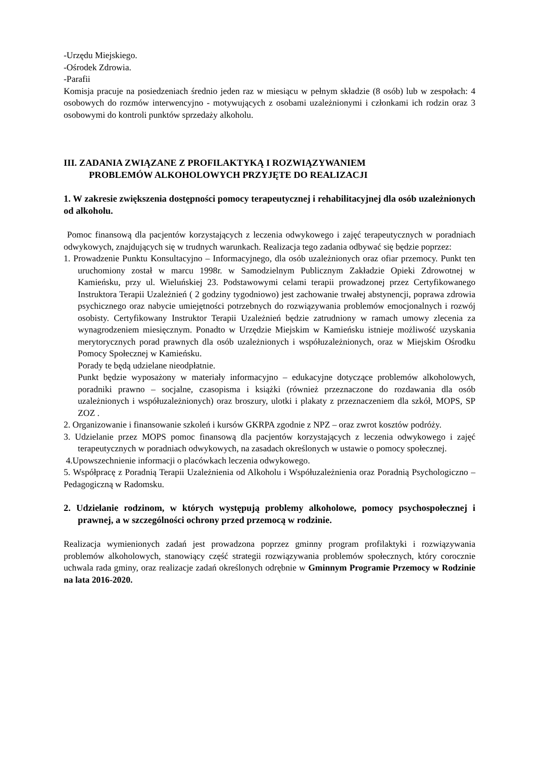-Urzędu Miejskiego.
-Ośrodek Zdrowia.
-Parafii
Komisja pracuje na posiedzeniach średnio jeden raz w miesiącu w pełnym składzie (8 osób) lub w zespołach: 4 osobowych do rozmów interwencyjno - motywujących z osobami uzależnionymi i członkami ich rodzin oraz 3 osobowymi do kontroli punktów sprzedaży alkoholu.
III. ZADANIA ZWIĄZANE Z PROFILAKTYKĄ I ROZWIĄZYWANIEM
PROBLEMÓW ALKOHOLOWYCH PRZYJĘTE DO REALIZACJI
1. W zakresie zwiększenia dostępności pomocy terapeutycznej i rehabilitacyjnej dla osób uzależnionych od alkoholu.
Pomoc finansową dla pacjentów korzystających z leczenia odwykowego i zajęć terapeutycznych w poradniach odwykowych, znajdujących się w trudnych warunkach. Realizacja tego zadania odbywać się będzie poprzez:
1. Prowadzenie Punktu Konsultacyjno – Informacyjnego, dla osób uzależnionych oraz ofiar przemocy. Punkt ten uruchomiony został w marcu 1998r. w Samodzielnym Publicznym Zakładzie Opieki Zdrowotnej w Kamieńsku, przy ul. Wieluńskiej 23. Podstawowymi celami terapii prowadzonej przez Certyfikowanego Instruktora Terapii Uzależnień ( 2 godziny tygodniowo) jest zachowanie trwałej abstynencji, poprawa zdrowia psychicznego oraz nabycie umiejętności potrzebnych do rozwiązywania problemów emocjonalnych i rozwój osobisty. Certyfikowany Instruktor Terapii Uzależnień będzie zatrudniony w ramach umowy zlecenia za wynagrodzeniem miesięcznym. Ponadto w Urzędzie Miejskim w Kamieńsku istnieje możliwość uzyskania merytorycznych porad prawnych dla osób uzależnionych i współuzależnionych, oraz w Miejskim Ośrodku Pomocy Społecznej w Kamieńsku.
Porady te będą udzielane nieodpłatnie.
Punkt będzie wyposażony w materiały informacyjno – edukacyjne dotyczące problemów alkoholowych, poradniki prawno – socjalne, czasopisma i książki (również przeznaczone do rozdawania dla osób uzależnionych i współuzależnionych) oraz broszury, ulotki i plakaty z przeznaczeniem dla szkół, MOPS, SP ZOZ .
2. Organizowanie i finansowanie szkoleń i kursów GKRPA zgodnie z NPZ – oraz zwrot kosztów podróży.
3. Udzielanie przez MOPS pomoc finansową dla pacjentów korzystających z leczenia odwykowego i zajęć terapeutycznych w poradniach odwykowych, na zasadach określonych w ustawie o pomocy społecznej.
4.Upowszechnienie informacji o placówkach leczenia odwykowego.
5. Współpracę z Poradnią Terapii Uzależnienia od Alkoholu i Współuzależnienia oraz Poradnią Psychologiczno – Pedagogiczną w Radomsku.
2. Udzielanie rodzinom, w których występują problemy alkoholowe, pomocy psychospołecznej i prawnej, a w szczególności ochrony przed przemocą w rodzinie.
Realizacja wymienionych zadań jest prowadzona poprzez gminny program profilaktyki i rozwiązywania problemów alkoholowych, stanowiący część strategii rozwiązywania problemów społecznych, który corocznie uchwala rada gminy, oraz realizacje zadań określonych odrębnie w Gminnym Programie Przemocy w Rodzinie na lata 2016-2020.